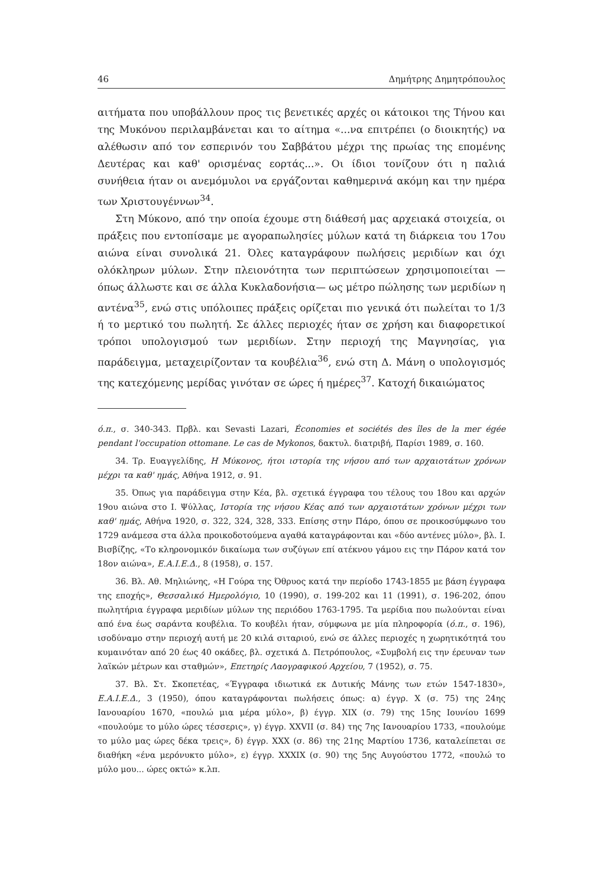46 Δημήτρης Δημητρόπουλος
αιτήματα που υποβάλλουν προς τις βενετικές αρχές οι κάτοικοι της Τήνου και της Μυκόνου περιλαμβάνεται και το αίτημα «...να επιτρέπει (ο διοικητής) να αλέθωσιν από τον εσπερινόν του Σαββάτου μέχρι της πρωίας της επομένης Δευτέρας και καθ' ορισμένας εορτάς...». Οι ίδιοι τονίζουν ότι η παλιά συνήθεια ήταν οι ανεμόμυλοι να εργάζονται καθημερινά ακόμη και την ημέρα των Χριστουγέννων<sup>34</sup>.
Στη Μύκονο, από την οποία έχουμε στη διάθεσή μας αρχειακά στοιχεία, οι πράξεις που εντοπίσαμε με αγοραπωλησίες μύλων κατά τη διάρκεια του 17ου αιώνα είναι συνολικά 21. Όλες καταγράφουν πωλήσεις μεριδίων και όχι ολόκληρων μύλων. Στην πλειονότητα των περιπτώσεων χρησιμοποιείται —όπως άλλωστε και σε άλλα Κυκλαδονήσια— ως μέτρο πώλησης των μεριδίων η αντένα<sup>35</sup>, ενώ στις υπόλοιπες πράξεις ορίζεται πιο γενικά ότι πωλείται το 1/3 ή το μερτικό του πωλητή. Σε άλλες περιοχές ήταν σε χρήση και διαφορετικοί τρόποι υπολογισμού των μεριδίων. Στην περιοχή της Μαγνησίας, για παράδειγμα, μεταχειρίζονταν τα κουβέλια<sup>36</sup>, ενώ στη Δ. Μάνη ο υπολογισμός της κατεχόμενης μερίδας γινόταν σε ώρες ή ημέρες<sup>37</sup>. Κατοχή δικαιώματος
ό.π., σ. 340-343. Πρβλ. και Sevasti Lazari, Économies et sociétés des îles de la mer égée pendant l'occupation ottomane. Le cas de Mykonos, δακτυλ. διατριβή, Παρίσι 1989, σ. 160.
34. Τρ. Ευαγγελίδης, Η Μύκονος, ήτοι ιστορία της νήσου από των αρχαιοτάτων χρόνων μέχρι τα καθ' ημάς, Αθήνα 1912, σ. 91.
35. Όπως για παράδειγμα στην Κέα, βλ. σχετικά έγγραφα του τέλους του 18ου και αρχών 19ου αιώνα στο Ι. Ψύλλας, Ιστορία της νήσου Κέας από των αρχαιοτάτων χρόνων μέχρι των καθ' ημάς, Αθήνα 1920, σ. 322, 324, 328, 333. Επίσης στην Πάρο, όπου σε προικοσύμφωνο του 1729 ανάμεσα στα άλλα προικοδοτούμενα αγαθά καταγράφονται και «δύο αντένες μύλο», βλ. Ι. Βισβίζης, «Το κληρονομικόν δικαίωμα των συζύγων επί ατέκνου γάμου εις την Πάρον κατά τον 18ον αιώνα», Ε.Α.Ι.Ε.Δ., 8 (1958), σ. 157.
36. Βλ. Αθ. Μηλιώνης, «Η Γούρα της Όθρυος κατά την περίοδο 1743-1855 με βάση έγγραφα της εποχής», Θεσσαλικό Ημερολόγιο, 10 (1990), σ. 199-202 και 11 (1991), σ. 196-202, όπου πωλητήρια έγγραφα μεριδίων μύλων της περιόδου 1763-1795. Τα μερίδια που πωλούνται είναι από ένα έως σαράντα κουβέλια. Το κουβέλι ήταν, σύμφωνα με μία πληροφορία (ό.π., σ. 196), ισοδύναμο στην περιοχή αυτή με 20 κιλά σιταριού, ενώ σε άλλες περιοχές η χωρητικότητά του κυμαινόταν από 20 έως 40 οκάδες, βλ. σχετικά Δ. Πετρόπουλος, «Συμβολή εις την έρευναν των λαϊκών μέτρων και σταθμών», Επετηρίς Λαογραφικού Αρχείου, 7 (1952), σ. 75.
37. Βλ. Στ. Σκοπετέας, «Έγγραφα ιδιωτικά εκ Δυτικής Μάνης των ετών 1547-1830», Ε.Α.Ι.Ε.Δ., 3 (1950), όπου καταγράφονται πωλήσεις όπως: α) έγγρ. X (σ. 75) της 24ης Ιανουαρίου 1670, «πουλώ μια μέρα μύλο», β) έγγρ. XIX (σ. 79) της 15ης Ιουνίου 1699 «πουλούμε το μύλο ώρες τέσσερις», γ) έγγρ. XXVII (σ. 84) της 7ης Ιανουαρίου 1733, «πουλούμε το μύλο μας ώρες δέκα τρεις», δ) έγγρ. XXX (σ. 86) της 21ης Μαρτίου 1736, καταλείπεται σε διαθήκη «ένα μερόνυκτο μύλο», ε) έγγρ. XXXIX (σ. 90) της 5ης Αυγούστου 1772, «πουλώ το μύλο μου... ώρες οκτώ» κ.λπ.